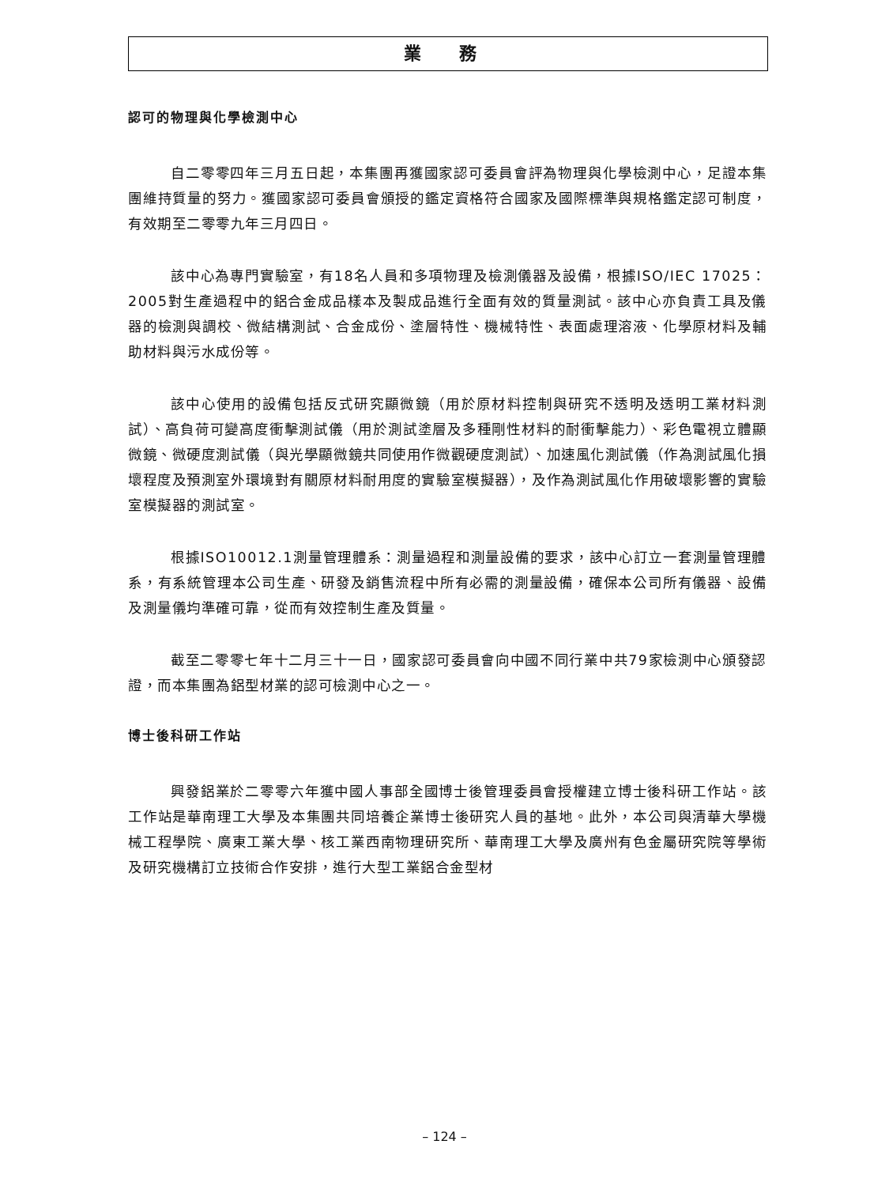業 務
認可的物理與化學檢測中心
自二零零四年三月五日起，本集團再獲國家認可委員會評為物理與化學檢測中心，足證本集團維持質量的努力。獲國家認可委員會頒授的鑑定資格符合國家及國際標準與規格鑑定認可制度，有效期至二零零九年三月四日。
該中心為專門實驗室，有18名人員和多項物理及檢測儀器及設備，根據ISO/IEC 17025：2005對生產過程中的鋁合金成品樣本及製成品進行全面有效的質量測試。該中心亦負責工具及儀器的檢測與調校、微結構測試、合金成份、塗層特性、機械特性、表面處理溶液、化學原材料及輔助材料與污水成份等。
該中心使用的設備包括反式研究顯微鏡（用於原材料控制與研究不透明及透明工業材料測試）、高負荷可變高度衝擊測試儀（用於測試塗層及多種剛性材料的耐衝擊能力）、彩色電視立體顯微鏡、微硬度測試儀（與光學顯微鏡共同使用作微觀硬度測試）、加速風化測試儀（作為測試風化損壞程度及預測室外環境對有關原材料耐用度的實驗室模擬器），及作為測試風化作用破壞影響的實驗室模擬器的測試室。
根據ISO10012.1測量管理體系：測量過程和測量設備的要求，該中心訂立一套測量管理體系，有系統管理本公司生產、研發及銷售流程中所有必需的測量設備，確保本公司所有儀器、設備及測量儀均準確可靠，從而有效控制生產及質量。
截至二零零七年十二月三十一日，國家認可委員會向中國不同行業中共79家檢測中心頒發認證，而本集團為鋁型材業的認可檢測中心之一。
博士後科研工作站
興發鋁業於二零零六年獲中國人事部全國博士後管理委員會授權建立博士後科研工作站。該工作站是華南理工大學及本集團共同培養企業博士後研究人員的基地。此外，本公司與清華大學機械工程學院、廣東工業大學、核工業西南物理研究所、華南理工大學及廣州有色金屬研究院等學術及研究機構訂立技術合作安排，進行大型工業鋁合金型材
– 124 –